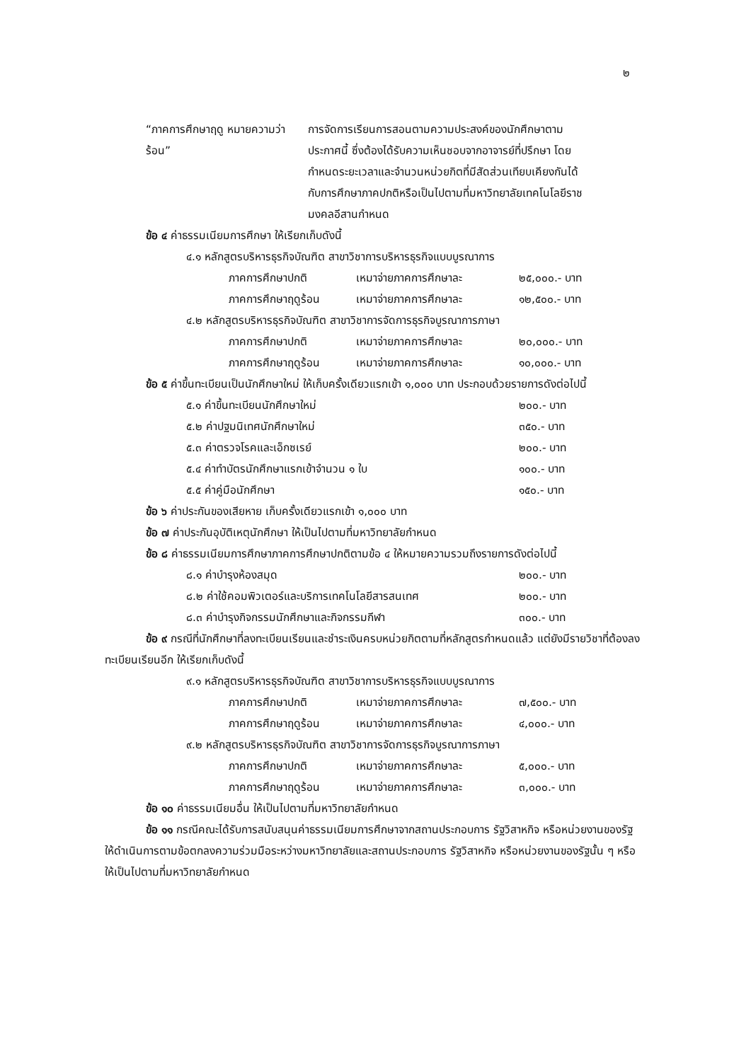๒
“ภาคการศึกษาฤดู หมายความว่า
ร้อน”
การจัดการเรียนการสอนตามความประสงค์ของนักศึกษาตามประกาศนี้ ซึ่งต้องได้รับความเห็นชอบจากอาจารย์ที่ปรึกษา โดยกำหนดระยะเวลาและจำนวนหน่วยกิตที่มีสัดส่วนเทียบเคียงกันได้กับการศึกษาภาคปกติหรือเป็นไปตามที่มหาวิทยาลัยเทคโนโลยีราชมงคลอีสานกำหนด
ข้อ ๔ ค่าธรรมเนียมการศึกษา ให้เรียกเก็บดังนี้
๔.๑ หลักสูตรบริหารธุรกิจบัณฑิต สาขาวิชาการบริหารธุรกิจแบบบูรณาการ
ภาคการศึกษาปกติ เหมาจ่ายภาคการศึกษาละ ๒๕,๐๐๐.- บาท
ภาคการศึกษาฤดูร้อน เหมาจ่ายภาคการศึกษาละ ๑๒,๕๐๐.- บาท
๔.๒ หลักสูตรบริหารธุรกิจบัณฑิต สาขาวิชาการจัดการธุรกิจบูรณาการภาษา
ภาคการศึกษาปกติ เหมาจ่ายภาคการศึกษาละ ๒๐,๐๐๐.- บาท
ภาคการศึกษาฤดูร้อน เหมาจ่ายภาคการศึกษาละ ๑๐,๐๐๐.- บาท
ข้อ ๕ ค่าขึ้นทะเบียนเป็นนักศึกษาใหม่ ให้เก็บครั้งเดียวแรกเข้า ๑,๐๐๐ บาท ประกอบด้วยรายการดังต่อไปนี้
๕.๑ ค่าขึ้นทะเบียนนักศึกษาใหม่ ๒๐๐.- บาท
๕.๒ ค่าปฐมนิเทศนักศึกษาใหม่ ๓๕๐.- บาท
๕.๓ ค่าตรวจโรคและเอ็กซเรย์ ๒๐๐.- บาท
๕.๔ ค่าทำบัตรนักศึกษาแรกเข้าจำนวน ๑ ใบ ๑๐๐.- บาท
๕.๕ ค่าคู่มือนักศึกษา ๑๕๐.- บาท
ข้อ ๖ ค่าประกันของเสียหาย เก็บครั้งเดียวแรกเข้า ๑,๐๐๐ บาท
ข้อ ๗ ค่าประกันอุบัติเหตุนักศึกษา ให้เป็นไปตามที่มหาวิทยาลัยกำหนด
ข้อ ๘ ค่าธรรมเนียมการศึกษาภาคการศึกษาปกติตามข้อ ๔ ให้หมายความรวมถึงรายการดังต่อไปนี้
๘.๑ ค่าบำรุงห้องสมุด ๒๐๐.- บาท
๘.๒ ค่าใช้คอมพิวเตอร์และบริการเทคโนโลยีสารสนเทศ ๒๐๐.- บาท
๘.๓ ค่าบำรุงกิจกรรมนักศึกษาและกิจกรรมกีฬา ๓๐๐.- บาท
ข้อ ๙ กรณีที่นักศึกษาที่ลงทะเบียนเรียนและชำระเงินครบหน่วยกิตตามที่หลักสูตรกำหนดแล้ว แต่ยังมีรายวิชาที่ต้องลงทะเบียนเรียนอีก ให้เรียกเก็บดังนี้
๙.๑ หลักสูตรบริหารธุรกิจบัณฑิต สาขาวิชาการบริหารธุรกิจแบบบูรณาการ
ภาคการศึกษาปกติ เหมาจ่ายภาคการศึกษาละ ๗,๕๐๐.- บาท
ภาคการศึกษาฤดูร้อน เหมาจ่ายภาคการศึกษาละ ๔,๐๐๐.- บาท
๙.๒ หลักสูตรบริหารธุรกิจบัณฑิต สาขาวิชาการจัดการธุรกิจบูรณาการภาษา
ภาคการศึกษาปกติ เหมาจ่ายภาคการศึกษาละ ๕,๐๐๐.- บาท
ภาคการศึกษาฤดูร้อน เหมาจ่ายภาคการศึกษาละ ๓,๐๐๐.- บาท
ข้อ ๑๐ ค่าธรรมเนียมอื่น ให้เป็นไปตามที่มหาวิทยาลัยกำหนด
ข้อ ๑๑ กรณีคณะได้รับการสนับสนุนค่าธรรมเนียมการศึกษาจากสถานประกอบการ รัฐวิสาหกิจ หรือหน่วยงานของรัฐ ให้ดำเนินการตามข้อตกลงความร่วมมือระหว่างมหาวิทยาลัยและสถานประกอบการ รัฐวิสาหกิจ หรือหน่วยงานของรัฐนั้น ๆ หรือให้เป็นไปตามที่มหาวิทยาลัยกำหนด